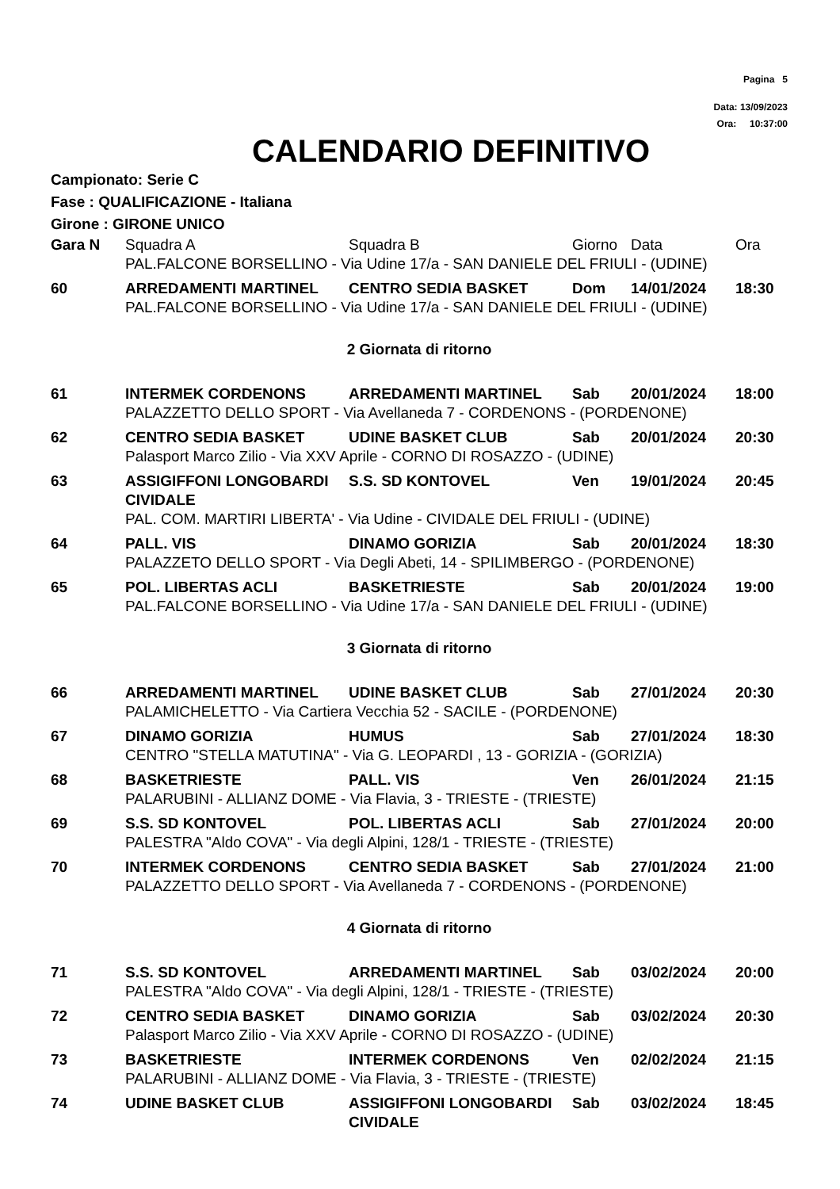Pagina 5
Data: 13/09/2023
Ora: 10:37:00
CALENDARIO DEFINITIVO
Campionato: Serie C
Fase : QUALIFICAZIONE - Italiana
Girone : GIRONE UNICO
| Gara N | Squadra A | Squadra B | Giorno | Data | Ora |
| --- | --- | --- | --- | --- | --- |
| | PAL.FALCONE BORSELLINO - Via Udine 17/a - SAN DANIELE DEL FRIULI - (UDINE) | | | | |
| 60 | ARREDAMENTI MARTINEL | CENTRO SEDIA BASKET | Dom | 14/01/2024 | 18:30 |
| | PAL.FALCONE BORSELLINO - Via Udine 17/a - SAN DANIELE DEL FRIULI - (UDINE) | | | | |
| 2 Giornata di ritorno | | | | | |
| 61 | INTERMEK CORDENONS | ARREDAMENTI MARTINEL | Sab | 20/01/2024 | 18:00 |
| | PALAZZETTO DELLO SPORT - Via Avellaneda 7 - CORDENONS - (PORDENONE) | | | | |
| 62 | CENTRO SEDIA BASKET | UDINE BASKET CLUB | Sab | 20/01/2024 | 20:30 |
| | Palasport Marco Zilio - Via XXV Aprile - CORNO DI ROSAZZO - (UDINE) | | | | |
| 63 | ASSIGIFFONI LONGOBARDI CIVIDALE | S.S. SD KONTOVEL | Ven | 19/01/2024 | 20:45 |
| | PAL. COM. MARTIRI LIBERTA' - Via Udine - CIVIDALE DEL FRIULI - (UDINE) | | | | |
| 64 | PALL. VIS | DINAMO GORIZIA | Sab | 20/01/2024 | 18:30 |
| | PALAZZETO DELLO SPORT - Via Degli Abeti, 14 - SPILIMBERGO - (PORDENONE) | | | | |
| 65 | POL. LIBERTAS ACLI | BASKETRIESTE | Sab | 20/01/2024 | 19:00 |
| | PAL.FALCONE BORSELLINO - Via Udine 17/a - SAN DANIELE DEL FRIULI - (UDINE) | | | | |
| 3 Giornata di ritorno | | | | | |
| 66 | ARREDAMENTI MARTINEL | UDINE BASKET CLUB | Sab | 27/01/2024 | 20:30 |
| | PALAMICHELETTO - Via Cartiera Vecchia 52 - SACILE - (PORDENONE) | | | | |
| 67 | DINAMO GORIZIA | HUMUS | Sab | 27/01/2024 | 18:30 |
| | CENTRO "STELLA MATUTINA" - Via G. LEOPARDI , 13 - GORIZIA - (GORIZIA) | | | | |
| 68 | BASKETRIESTE | PALL. VIS | Ven | 26/01/2024 | 21:15 |
| | PALARUBINI - ALLIANZ DOME - Via Flavia, 3 - TRIESTE - (TRIESTE) | | | | |
| 69 | S.S. SD KONTOVEL | POL. LIBERTAS ACLI | Sab | 27/01/2024 | 20:00 |
| | PALESTRA "Aldo COVA" - Via degli Alpini, 128/1 - TRIESTE - (TRIESTE) | | | | |
| 70 | INTERMEK CORDENONS | CENTRO SEDIA BASKET | Sab | 27/01/2024 | 21:00 |
| | PALAZZETTO DELLO SPORT - Via Avellaneda 7 - CORDENONS - (PORDENONE) | | | | |
| 4 Giornata di ritorno | | | | | |
| 71 | S.S. SD KONTOVEL | ARREDAMENTI MARTINEL | Sab | 03/02/2024 | 20:00 |
| | PALESTRA "Aldo COVA" - Via degli Alpini, 128/1 - TRIESTE - (TRIESTE) | | | | |
| 72 | CENTRO SEDIA BASKET | DINAMO GORIZIA | Sab | 03/02/2024 | 20:30 |
| | Palasport Marco Zilio - Via XXV Aprile - CORNO DI ROSAZZO - (UDINE) | | | | |
| 73 | BASKETRIESTE | INTERMEK CORDENONS | Ven | 02/02/2024 | 21:15 |
| | PALARUBINI - ALLIANZ DOME - Via Flavia, 3 - TRIESTE - (TRIESTE) | | | | |
| 74 | UDINE BASKET CLUB | ASSIGIFFONI LONGOBARDI CIVIDALE | Sab | 03/02/2024 | 18:45 |